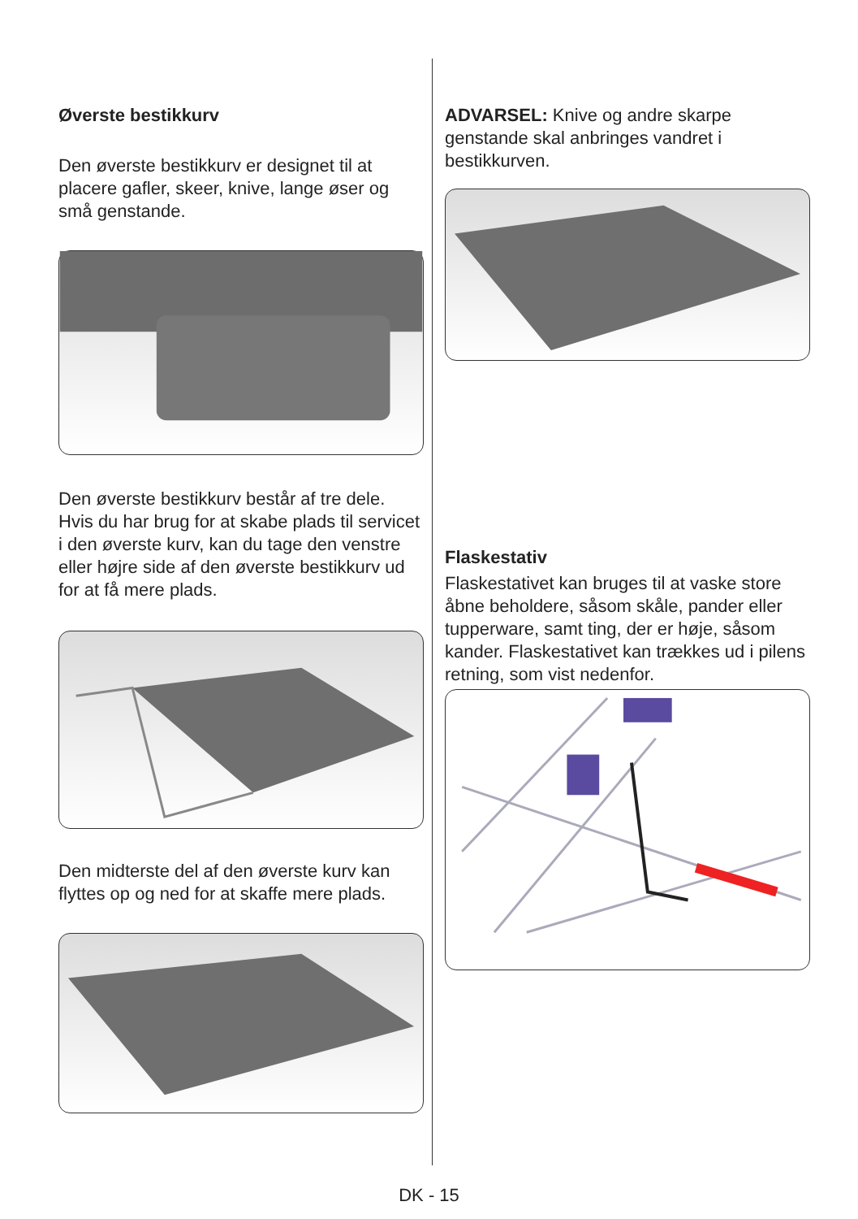Øverste bestikkurv
Den øverste bestikkurv er designet til at placere gafler, skeer, knive, lange øser og små genstande.
Den øverste bestikkurv består af tre dele. Hvis du har brug for at skabe plads til servicet i den øverste kurv, kan du tage den venstre eller højre side af den øverste bestikkurv ud for at få mere plads.
Den midterste del af den øverste kurv kan flyttes op og ned for at skaffe mere plads.
ADVARSEL: Knive og andre skarpe genstande skal anbringes vandret i bestikkurven.
Flaskestativ
Flaskestativet kan bruges til at vaske store åbne beholdere, såsom skåle, pander eller tupperware, samt ting, der er høje, såsom kander. Flaskestativet kan trækkes ud i pilens retning, som vist nedenfor.
DK - 15